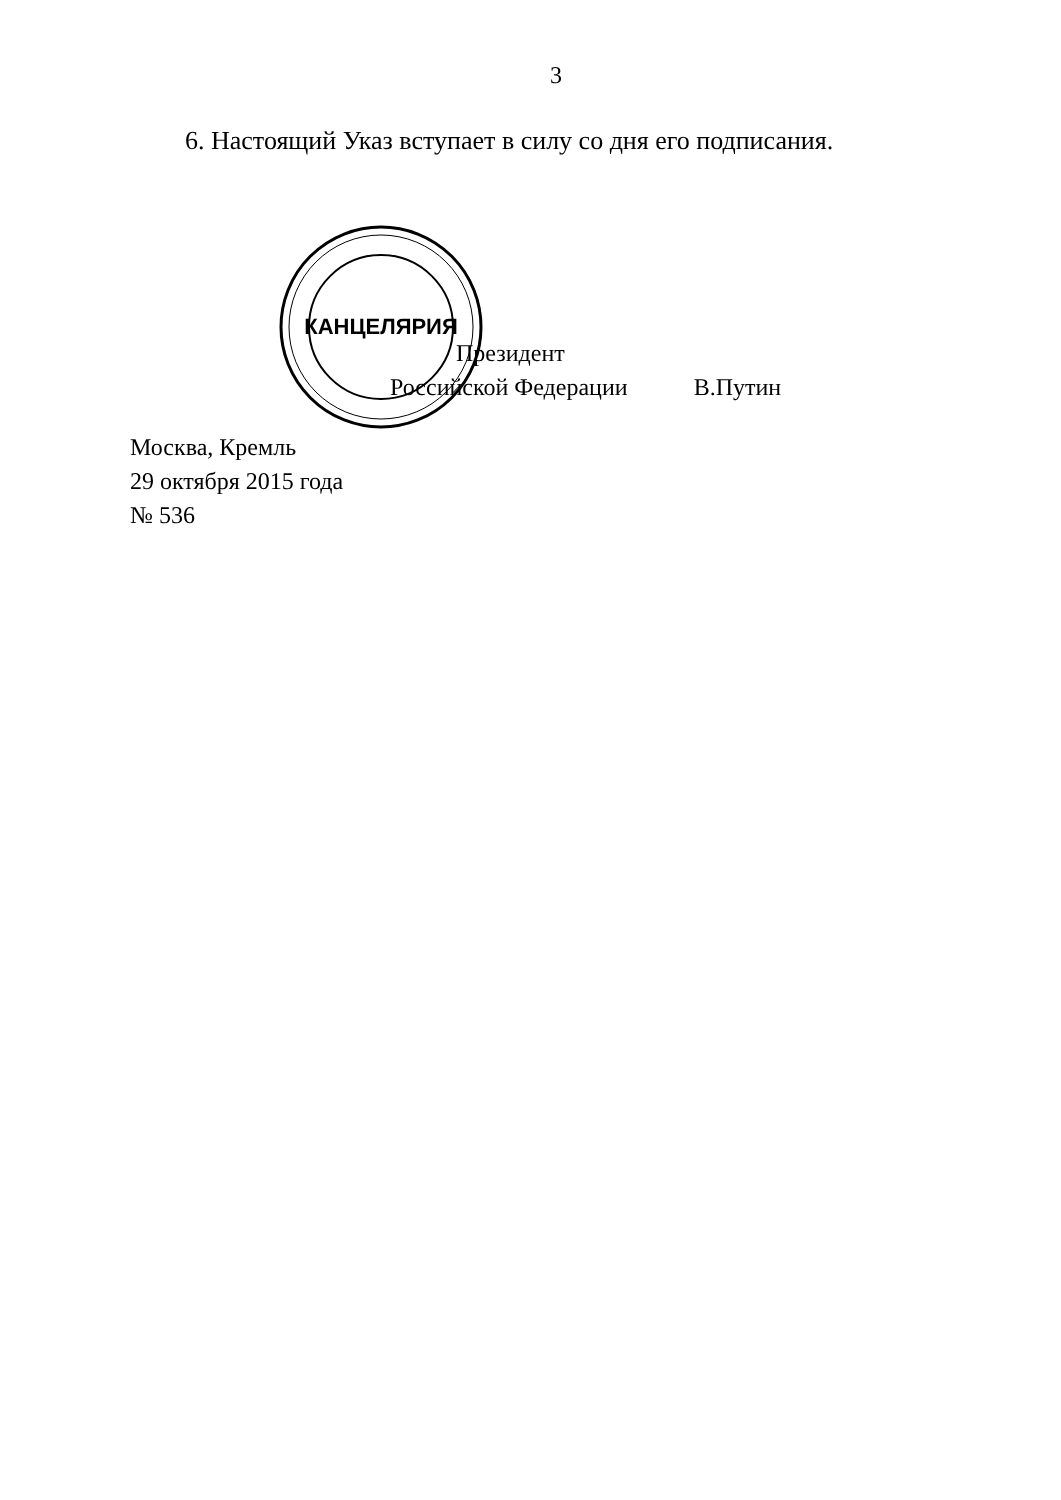3
6. Настоящий Указ вступает в силу со дня его подписания.
КАНЦЕЛЯРИЯ
Президент
Российской Федерации В.Путин
Москва, Кремль
29 октября 2015 года
№ 536